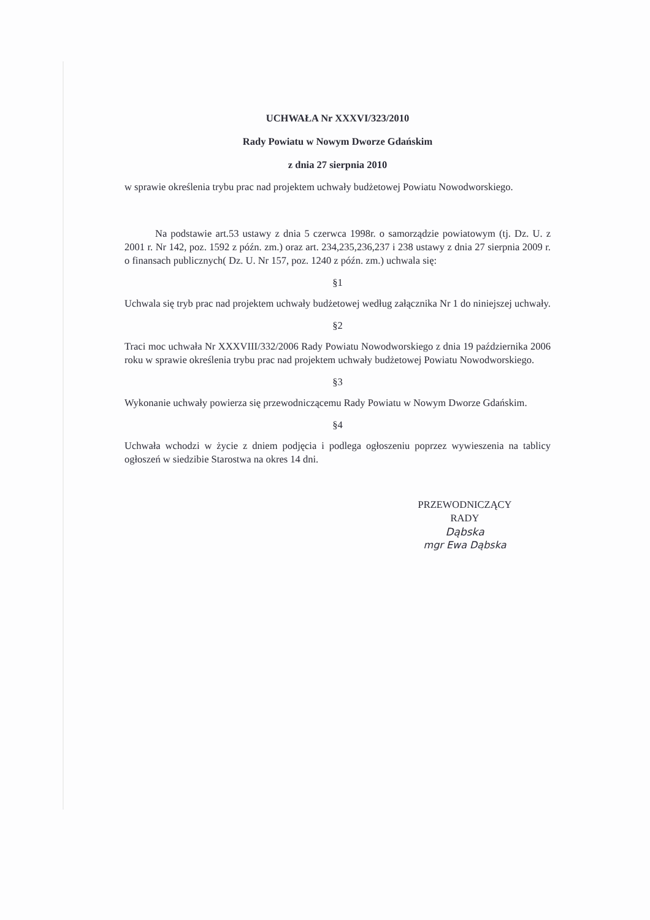UCHWAŁA Nr XXXVI/323/2010
Rady Powiatu w Nowym Dworze Gdańskim
z dnia 27 sierpnia 2010
w sprawie określenia trybu prac nad projektem uchwały budżetowej Powiatu Nowodworskiego.
Na podstawie art.53 ustawy z dnia 5 czerwca 1998r. o samorządzie powiatowym (tj. Dz. U. z 2001 r. Nr 142, poz. 1592 z późn. zm.) oraz art. 234,235,236,237 i 238 ustawy z dnia 27 sierpnia 2009 r. o finansach publicznych( Dz. U. Nr 157, poz. 1240 z późn. zm.) uchwala się:
§1
Uchwala się tryb prac nad projektem uchwały budżetowej według załącznika Nr 1 do niniejszej uchwały.
§2
Traci moc uchwała Nr XXXVIII/332/2006 Rady Powiatu Nowodworskiego z dnia 19 października 2006 roku w sprawie określenia trybu prac nad projektem uchwały budżetowej Powiatu Nowodworskiego.
§3
Wykonanie uchwały powierza się przewodniczącemu Rady Powiatu w Nowym Dworze Gdańskim.
§4
Uchwała wchodzi w życie z dniem podjęcia i podlega ogłoszeniu poprzez wywieszenia na tablicy ogłoszeń w siedzibie Starostwa na okres 14 dni.
PRZEWODNICZĄCY RADY
Dąbska
mgr Ewa Dąbska